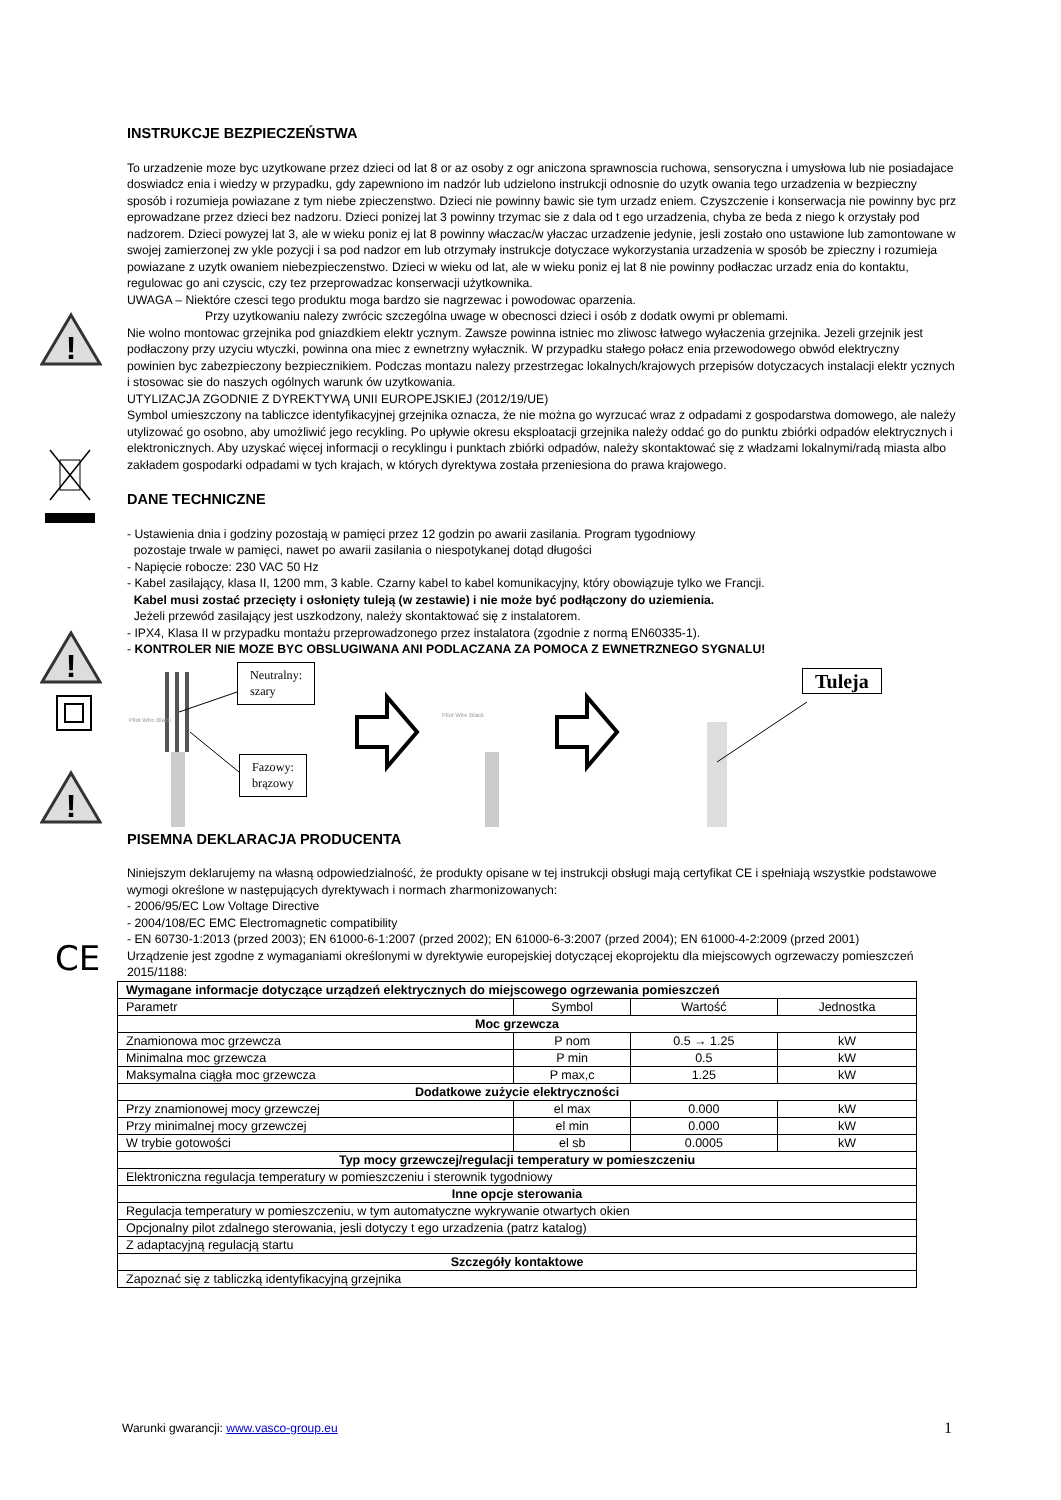!
!
!
CE
INSTRUKCJE BEZPIECZEŃSTWA
To urzadzenie moze byc uzytkowane przez dzieci od lat 8 or az osoby z ogr aniczona sprawnoscia ruchowa, sensoryczna i umysłowa lub nie posiadajace doswiadcz enia i wiedzy w przypadku, gdy zapewniono im nadzór lub udzielono instrukcji odnosnie do uzytk owania tego urzadzenia w bezpieczny sposób i rozumieja powiazane z tym niebe zpieczenstwo. Dzieci nie powinny bawic sie tym urzadz eniem. Czyszczenie i konserwacja nie powinny byc prz eprowadzane przez dzieci bez nadzoru. Dzieci ponizej lat 3 powinny trzymac sie z dala od t ego urzadzenia, chyba ze beda z niego k orzystały pod nadzorem. Dzieci powyzej lat 3, ale w wieku poniz ej lat 8 powinny właczac/w yłaczac urzadzenie jedynie, jesli zostało ono ustawione lub zamontowane w swojej zamierzonej zw ykle pozycji i sa pod nadzor em lub otrzymały instrukcje dotyczace wykorzystania urzadzenia w sposób be zpieczny i rozumieja powiazane z uzytk owaniem niebezpieczenstwo. Dzieci w wieku od lat, ale w wieku poniz ej lat 8 nie powinny podłaczac urzadz enia do kontaktu, regulowac go ani czyscic, czy tez przeprowadzac konserwacji użytkownika.
UWAGA – Niektóre czesci tego produktu moga bardzo sie nagrzewac i powodowac oparzenia.
Przy uzytkowaniu nalezy zwrócic szczególna uwage w obecnosci dzieci i osób z dodatk owymi pr oblemami.
Nie wolno montowac grzejnika pod gniazdkiem elektr ycznym. Zawsze powinna istniec mo zliwosc łatwego wyłaczenia grzejnika. Jezeli grzejnik jest podłaczony przy uzyciu wtyczki, powinna ona miec z ewnetrzny wyłacznik. W przypadku stałego połacz enia przewodowego obwód elektryczny
powinien byc zabezpieczony bezpiecznikiem. Podczas montazu nalezy przestrzegac lokalnych/krajowych przepisów dotyczacych instalacji elektr ycznych i stosowac sie do naszych ogólnych warunk ów uzytkowania.
UTYLIZACJA ZGODNIE Z DYREKTYWĄ UNII EUROPEJSKIEJ (2012/19/UE)
Symbol umieszczony na tabliczce identyfikacyjnej grzejnika oznacza, że nie można go wyrzucać wraz z odpadami z gospodarstwa domowego, ale należy utylizować go osobno, aby umożliwić jego recykling. Po upływie okresu eksploatacji grzejnika należy oddać go do punktu zbiórki odpadów elektrycznych i elektronicznych. Aby uzyskać więcej informacji o recyklingu i punktach zbiórki odpadów, należy skontaktować się z władzami lokalnymi/radą miasta albo zakładem gospodarki odpadami w tych krajach, w których dyrektywa została przeniesiona do prawa krajowego.
DANE TECHNICZNE
- Ustawienia dnia i godziny pozostają w pamięci przez 12 godzin po awarii zasilania. Program tygodniowy
pozostaje trwale w pamięci, nawet po awarii zasilania o niespotykanej dotąd długości
- Napięcie robocze: 230 VAC 50 Hz
- Kabel zasilający, klasa II, 1200 mm, 3 kable. Czarny kabel to kabel komunikacyjny, który obowiązuje tylko we Francji.
Kabel musi zostać przecięty i osłonięty tuleją (w zestawie) i nie może być podłączony do uziemienia.
Jeżeli przewód zasilający jest uszkodzony, należy skontaktować się z instalatorem.
- IPX4, Klasa II w przypadku montażu przeprowadzonego przez instalatora (zgodnie z normą EN60335-1).
- KONTROLER NIE MOZE BYC OBSLUGIWANA ANI PODLACZANA ZA POMOCA Z EWNETRZNEGO SYGNALU!
Neutralny:
szary
Fazowy:
brązowy
Tuleja
Pilot Wire Black
Pilot Wire Black
PISEMNA DEKLARACJA PRODUCENTA
Niniejszym deklarujemy na własną odpowiedzialność, że produkty opisane w tej instrukcji obsługi mają certyfikat CE i spełniają wszystkie podstawowe wymogi określone w następujących dyrektywach i normach zharmonizowanych:
- 2006/95/EC Low Voltage Directive
- 2004/108/EC EMC Electromagnetic compatibility
- EN 60730-1:2013 (przed 2003); EN 61000-6-1:2007 (przed 2002); EN 61000-6-3:2007 (przed 2004); EN 61000-4-2:2009 (przed 2001)
Urządzenie jest zgodne z wymaganiami określonymi w dyrektywie europejskiej dotyczącej ekoprojektu dla miejscowych ogrzewaczy pomieszczeń 2015/1188:
| Wymagane informacje dotyczące urządzeń elektrycznych do miejscowego ogrzewania pomieszczeń | | | |
| Parametr | Symbol | Wartość | Jednostka |
| Moc grzewcza | | | |
| Znamionowa moc grzewcza | P nom | 0.5 → 1.25 | kW |
| Minimalna moc grzewcza | P min | 0.5 | kW |
| Maksymalna ciągła moc grzewcza | P max,c | 1.25 | kW |
| Dodatkowe zużycie elektryczności | | | |
| Przy znamionowej mocy grzewczej | el max | 0.000 | kW |
| Przy minimalnej mocy grzewczej | el min | 0.000 | kW |
| W trybie gotowości | el sb | 0.0005 | kW |
| Typ mocy grzewczej/regulacji temperatury w pomieszczeniu | | | |
| Elektroniczna regulacja temperatury w pomieszczeniu i sterownik tygodniowy | | | |
| Inne opcje sterowania | | | |
| Regulacja temperatury w pomieszczeniu, w tym automatyczne wykrywanie otwartych okien | | | |
| Opcjonalny pilot zdalnego sterowania, jesli dotyczy t ego urzadzenia (patrz katalog) | | | |
| Z adaptacyjną regulacją startu | | | |
| Szczegóły kontaktowe | | | |
| Zapoznać się z tabliczką identyfikacyjną grzejnika | | | |
Warunki gwarancji: www.vasco-group.eu 1